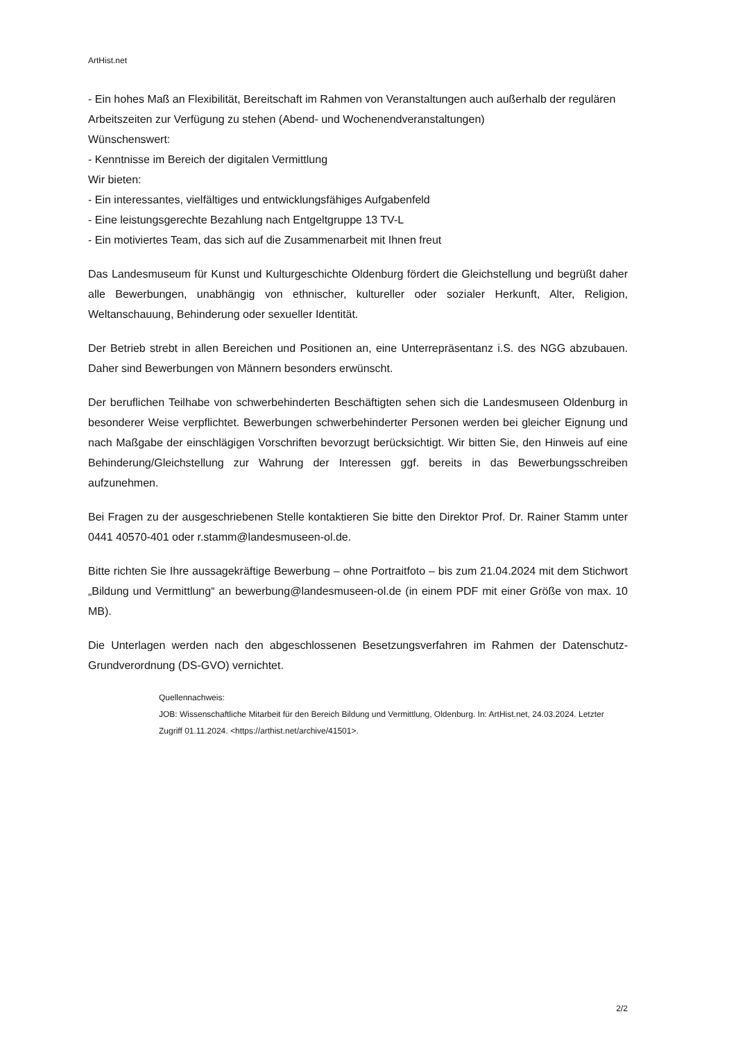ArtHist.net
- Ein hohes Maß an Flexibilität, Bereitschaft im Rahmen von Veranstaltungen auch außerhalb der regulären Arbeitszeiten zur Verfügung zu stehen (Abend- und Wochenendveranstaltungen)
Wünschenswert:
- Kenntnisse im Bereich der digitalen Vermittlung
Wir bieten:
- Ein interessantes, vielfältiges und entwicklungsfähiges Aufgabenfeld
- Eine leistungsgerechte Bezahlung nach Entgeltgruppe 13 TV-L
- Ein motiviertes Team, das sich auf die Zusammenarbeit mit Ihnen freut
Das Landesmuseum für Kunst und Kulturgeschichte Oldenburg fördert die Gleichstellung und begrüßt daher alle Bewerbungen, unabhängig von ethnischer, kultureller oder sozialer Herkunft, Alter, Religion, Weltanschauung, Behinderung oder sexueller Identität.
Der Betrieb strebt in allen Bereichen und Positionen an, eine Unterrepräsentanz i.S. des NGG abzubauen. Daher sind Bewerbungen von Männern besonders erwünscht.
Der beruflichen Teilhabe von schwerbehinderten Beschäftigten sehen sich die Landesmuseen Oldenburg in besonderer Weise verpflichtet. Bewerbungen schwerbehinderter Personen werden bei gleicher Eignung und nach Maßgabe der einschlägigen Vorschriften bevorzugt berücksichtigt. Wir bitten Sie, den Hinweis auf eine Behinderung/Gleichstellung zur Wahrung der Interessen ggf. bereits in das Bewerbungsschreiben aufzunehmen.
Bei Fragen zu der ausgeschriebenen Stelle kontaktieren Sie bitte den Direktor Prof. Dr. Rainer Stamm unter 0441 40570-401 oder r.stamm@landesmuseen-ol.de.
Bitte richten Sie Ihre aussagekräftige Bewerbung – ohne Portraitfoto – bis zum 21.04.2024 mit dem Stichwort „Bildung und Vermittlung“ an bewerbung@landesmuseen-ol.de (in einem PDF mit einer Größe von max. 10 MB).
Die Unterlagen werden nach den abgeschlossenen Besetzungsverfahren im Rahmen der Datenschutz-Grundverordnung (DS-GVO) vernichtet.
Quellennachweis:
JOB: Wissenschaftliche Mitarbeit für den Bereich Bildung und Vermittlung, Oldenburg. In: ArtHist.net, 24.03.2024. Letzter Zugriff 01.11.2024. <https://arthist.net/archive/41501>.
2/2